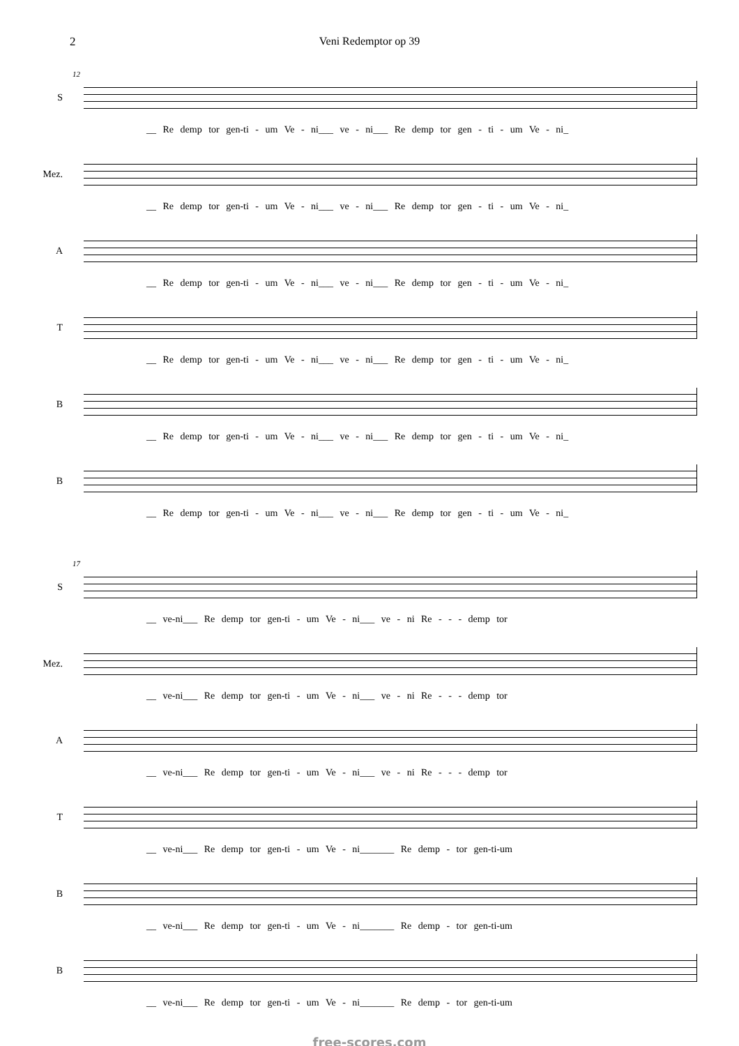2 Veni Redemptor op 39
12
S __ Re demp tor gen-ti - um Ve - ni___ ve - ni___ Re demp tor gen - ti - um Ve - ni_
Mez. __ Re demp tor gen-ti - um Ve - ni___ ve - ni___ Re demp tor gen - ti - um Ve - ni_
A __ Re demp tor gen-ti - um Ve - ni___ ve - ni___ Re demp tor gen - ti - um Ve - ni_
T __ Re demp tor gen-ti - um Ve - ni___ ve - ni___ Re demp tor gen - ti - um Ve - ni_
B __ Re demp tor gen-ti - um Ve - ni___ ve - ni___ Re demp tor gen - ti - um Ve - ni_
B __ Re demp tor gen-ti - um Ve - ni___ ve - ni___ Re demp tor gen - ti - um Ve - ni_
17
S __ ve-ni___ Re demp tor gen-ti - um Ve - ni___ ve - ni Re - - - demp tor
Mez. __ ve-ni___ Re demp tor gen-ti - um Ve - ni___ ve - ni Re - - - demp tor
A __ ve-ni___ Re demp tor gen-ti - um Ve - ni___ ve - ni Re - - - demp tor
T __ ve-ni___ Re demp tor gen-ti - um Ve - ni_______ Re demp - tor gen-ti-um
B __ ve-ni___ Re demp tor gen-ti - um Ve - ni_______ Re demp - tor gen-ti-um
B __ ve-ni___ Re demp tor gen-ti - um Ve - ni_______ Re demp - tor gen-ti-um
free-scores.com